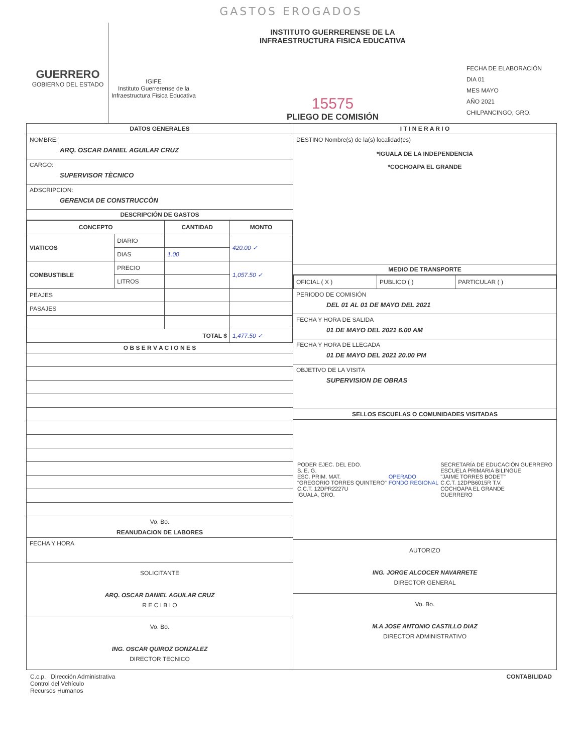GASTOS EROGADOS
GUERRERO
GOBIERNO DEL ESTADO
IGIFE
Instituto Guerrerense de la Infraestructura Fisica Educativa
INSTITUTO GUERRERENSE DE LA
INFRAESTRUCTURA FISICA EDUCATIVA
15575
PLIEGO DE COMISIÓN
FECHA DE ELABORACIÓN
DIA 01
MES MAYO
AÑO 2021
CHILPANCINGO, GRO.
DATOS GENERALES
NOMBRE:
ARQ. OSCAR DANIEL AGUILAR CRUZ
CARGO:
SUPERVISOR TÈCNICO
ADSCRIPCION:
GERENCIA DE CONSTRUCCÒN
DESCRIPCIÓN DE GASTOS
| CONCEPTO | | CANTIDAD | MONTO |
| --- | --- | --- | --- |
| VIATICOS | DIARIO | | 420.00 ✓ |
| | DIAS | 1.00 | |
| COMBUSTIBLE | PRECIO | | 1,057.50 ✓ |
| | LITROS | | |
| PEAJES | | | |
| PASAJES | | | |
| TOTAL $ | | | 1,477.50 ✓ |
O B S E R V A C I O N E S
Vo. Bo.
REANUDACION DE LABORES
FECHA Y HORA
SOLICITANTE
ARQ. OSCAR DANIEL AGUILAR CRUZ
R E C I B I O
Vo. Bo.
ING. OSCAR QUIROZ GONZALEZ
DIRECTOR TECNICO
I T I N E R A R I O
DESTINO Nombre(s) de la(s) localidad(es)
*IGUALA DE LA INDEPENDENCIA
*COCHOAPA EL GRANDE
MEDIO DE TRANSPORTE
| OFICIAL ( X ) | PUBLICO ( ) | PARTICULAR ( ) |
PERIODO DE COMISIÓN
DEL 01 AL 01 DE MAYO DEL 2021
FECHA Y HORA DE SALIDA
01 DE MAYO DEL 2021 6.00 AM
FECHA Y HORA DE LLEGADA
01 DE MAYO DEL 2021 20.00 PM
OBJETIVO DE LA VISITA
SUPERVISION DE OBRAS
SELLOS ESCUELAS O COMUNIDADES VISITADAS
PODER EJEC. DEL EDO.
S. E. G.
ESC. PRIM. MAT.
"GREGORIO TORRES QUINTERO"
C.C.T. 12DPR2227U
IGUALA, GRO.
OPERADO
FONDO REGIONAL
SECRETARÍA DE EDUCACIÓN GUERRERO
ESCUELA PRIMARIA BILINGÜE
"JAIME TORRES BODET"
C.C.T. 12DPB6015R T.V.
COCHOAPA EL GRANDE
GUERRERO
AUTORIZO
ING. JORGE ALCOCER NAVARRETE
DIRECTOR GENERAL
Vo. Bo.
M.A JOSE ANTONIO CASTILLO DIAZ
DIRECTOR ADMINISTRATIVO
C.c.p. Dirección Administrativa
Control del Vehículo
Recursos Humanos
CONTABILIDAD